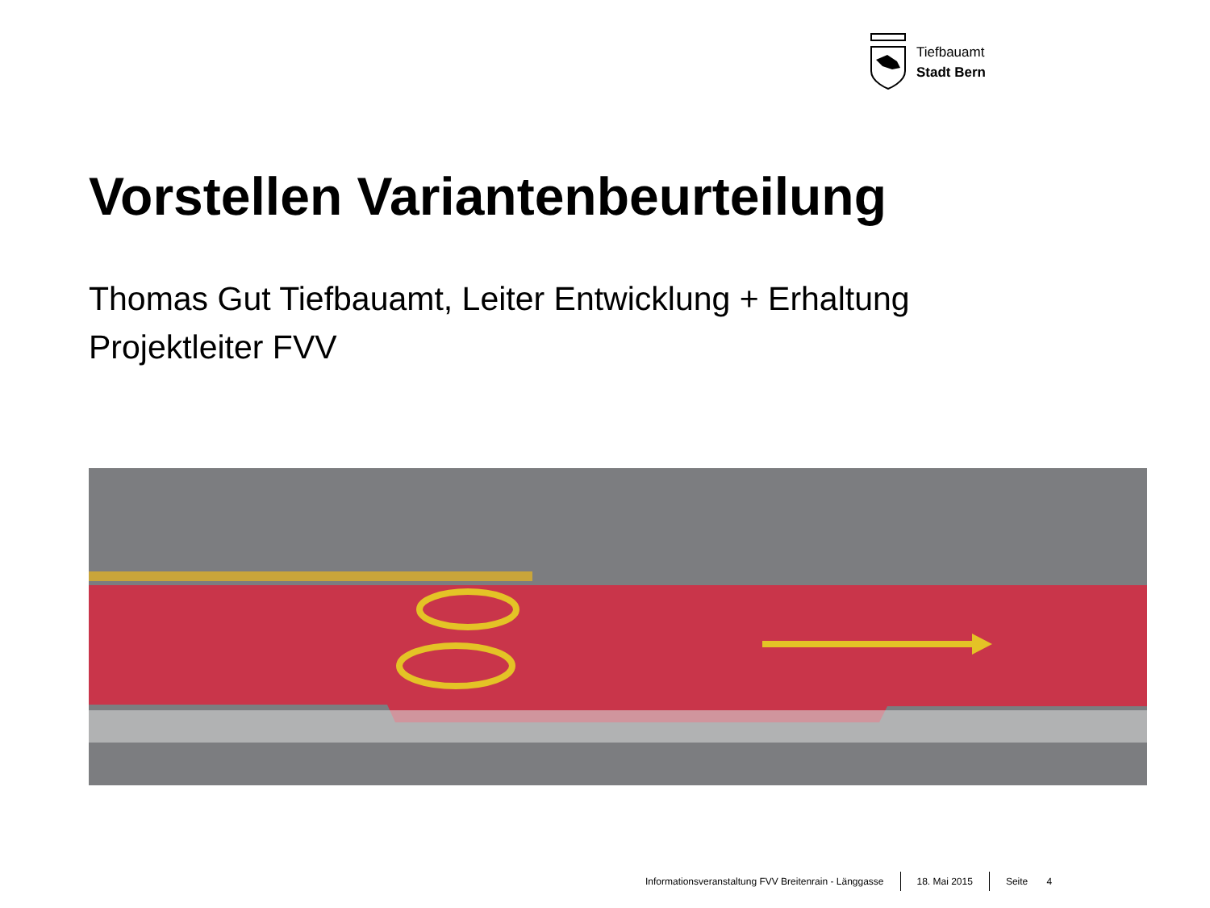Tiefbauamt
Stadt Bern
Vorstellen Variantenbeurteilung
Thomas Gut Tiefbauamt, Leiter Entwicklung + Erhaltung
Projektleiter FVV
Informationsveranstaltung FVV Breitenrain - Länggasse 18. Mai 2015 Seite 4